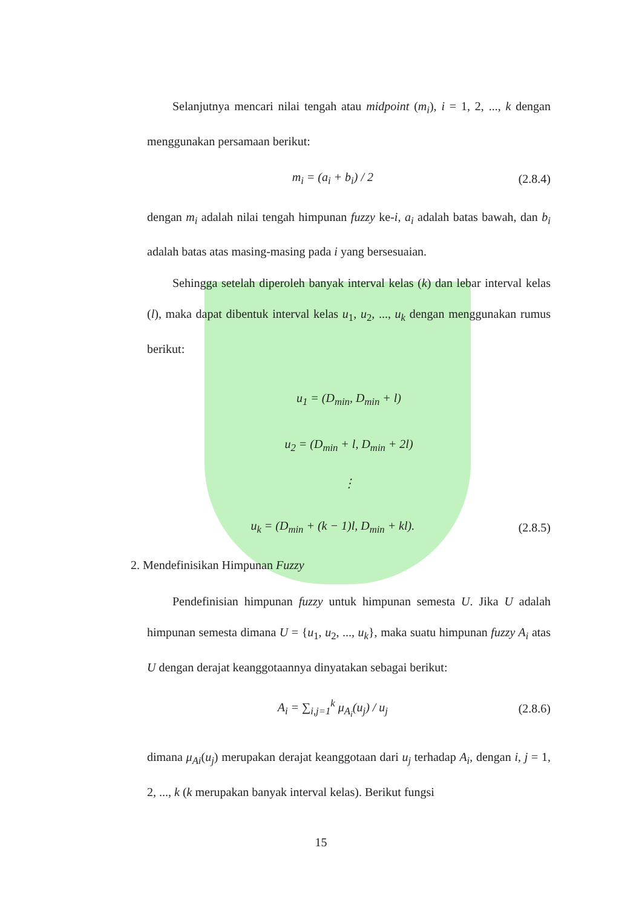Selanjutnya mencari nilai tengah atau midpoint (m<sub>i</sub>), i = 1, 2, ..., k dengan menggunakan persamaan berikut:
m<sub>i</sub> = (a<sub>i</sub> + b<sub>i</sub>) / 2 (2.8.4)
dengan m<sub>i</sub> adalah nilai tengah himpunan fuzzy ke-i, a<sub>i</sub> adalah batas bawah, dan b<sub>i</sub> adalah batas atas masing-masing pada i yang bersesuaian.
Sehingga setelah diperoleh banyak interval kelas (k) dan lebar interval kelas (l), maka dapat dibentuk interval kelas u<sub>1</sub>, u<sub>2</sub>, ..., u<sub>k</sub> dengan menggunakan rumus berikut:
u<sub>1</sub> = (D<sub>min</sub>, D<sub>min</sub> + l)
u<sub>2</sub> = (D<sub>min</sub> + l, D<sub>min</sub> + 2l)
⋮
u<sub>k</sub> = (D<sub>min</sub> + (k − 1)l, D<sub>min</sub> + kl). (2.8.5)
2. Mendefinisikan Himpunan Fuzzy
Pendefinisian himpunan fuzzy untuk himpunan semesta U. Jika U adalah himpunan semesta dimana U = {u<sub>1</sub>, u<sub>2</sub>, ..., u<sub>k</sub>}, maka suatu himpunan fuzzy A<sub>i</sub> atas U dengan derajat keanggotaannya dinyatakan sebagai berikut:
A<sub>i</sub> = ∑<sub>i,j=1</sub><sup>k</sup> μ<sub>A<sub>i</sub></sub>(u<sub>j</sub>) / u<sub>j</sub> (2.8.6)
dimana μ<sub>Ai</sub>(u<sub>j</sub>) merupakan derajat keanggotaan dari u<sub>j</sub> terhadap A<sub>i</sub>, dengan i, j = 1, 2, ..., k (k merupakan banyak interval kelas). Berikut fungsi
15